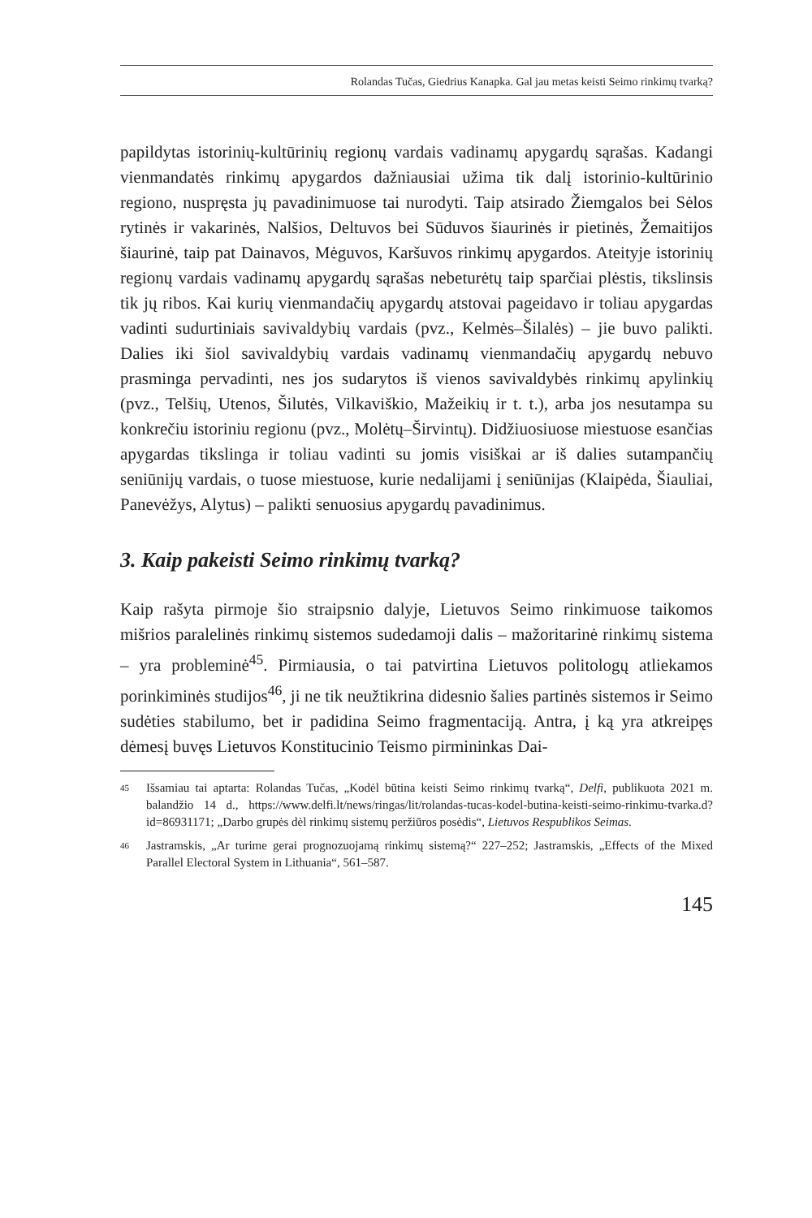Rolandas Tučas, Giedrius Kanapka. Gal jau metas keisti Seimo rinkimų tvarką?
papildytas istorinių-kultūrinių regionų vardais vadinamų apygardų sąrašas. Kadangi vienmandatės rinkimų apygardos dažniausiai užima tik dalį istorinio-kultūrinio regiono, nuspręsta jų pavadinimuose tai nurodyti. Taip atsirado Žiemgalos bei Sėlos rytinės ir vakarinės, Nalšios, Deltuvos bei Sūduvos šiaurinės ir pietinės, Žemaitijos šiaurinė, taip pat Dainavos, Mėguvos, Karšuvos rinkimų apygardos. Ateityje istorinių regionų vardais vadinamų apygardų sąrašas nebeturėtų taip sparčiai plėstis, tikslinsis tik jų ribos. Kai kurių vienmandačių apygardų atstovai pageidavo ir toliau apygardas vadinti sudurtiniais savivaldybių vardais (pvz., Kelmės–Šilalės) – jie buvo palikti. Dalies iki šiol savivaldybių vardais vadinamų vienmandačių apygardų nebuvo prasminga pervadinti, nes jos sudarytos iš vienos savivaldybės rinkimų apylinkių (pvz., Telšių, Utenos, Šilutės, Vilkaviškio, Mažeikių ir t. t.), arba jos nesutampa su konkrečiu istoriniu regionu (pvz., Molėtų–Širvintų). Didžiuosiuose miestuose esančias apygardas tikslinga ir toliau vadinti su jomis visiškai ar iš dalies sutampančių seniūnijų vardais, o tuose miestuose, kurie nedalijami į seniūnijas (Klaipėda, Šiauliai, Panevėžys, Alytus) – palikti senuosius apygardų pavadinimus.
3. Kaip pakeisti Seimo rinkimų tvarką?
Kaip rašyta pirmoje šio straipsnio dalyje, Lietuvos Seimo rinkimuose taikomos mišrios paralelinės rinkimų sistemos sudedamoji dalis – mažoritarinė rinkimų sistema – yra probleminė<sup>45</sup>. Pirmiausia, o tai patvirtina Lietuvos politologų atliekamos porinkiminės studijos<sup>46</sup>, ji ne tik neužtikrina didesnio šalies partinės sistemos ir Seimo sudėties stabilumo, bet ir padidina Seimo fragmentaciją. Antra, į ką yra atkreipęs dėmesį buvęs Lietuvos Konstitucinio Teismo pirmininkas Dai-
45 Išsamiau tai aptarta: Rolandas Tučas, „Kodėl būtina keisti Seimo rinkimų tvarką“, Delfi, publikuota 2021 m. balandžio 14 d., https://www.delfi.lt/news/ringas/lit/rolandas-tucas-kodel-butina-keisti-seimo-rinkimu-tvarka.d?id=86931171; „Darbo grupės dėl rinkimų sistemų peržiūros posėdis“, Lietuvos Respublikos Seimas.
46 Jastramskis, „Ar turime gerai prognozuojamą rinkimų sistemą?“ 227–252; Jastramskis, „Effects of the Mixed Parallel Electoral System in Lithuania“, 561–587.
145